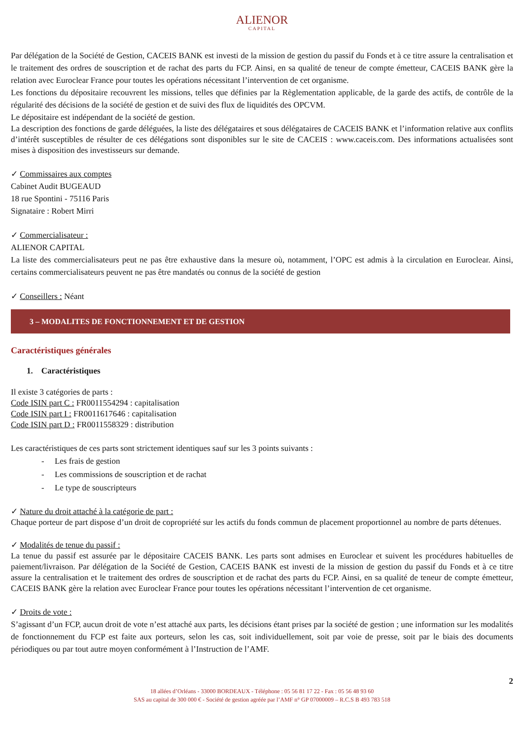ALIENOR
CAPITAL
Par délégation de la Société de Gestion, CACEIS BANK est investi de la mission de gestion du passif du Fonds et à ce titre assure la centralisation et le traitement des ordres de souscription et de rachat des parts du FCP. Ainsi, en sa qualité de teneur de compte émetteur, CACEIS BANK gère la relation avec Euroclear France pour toutes les opérations nécessitant l’intervention de cet organisme.
Les fonctions du dépositaire recouvrent les missions, telles que définies par la Règlementation applicable, de la garde des actifs, de contrôle de la régularité des décisions de la société de gestion et de suivi des flux de liquidités des OPCVM.
Le dépositaire est indépendant de la société de gestion.
La description des fonctions de garde déléguées, la liste des délégataires et sous délégataires de CACEIS BANK et l’information relative aux conflits d’intérêt susceptibles de résulter de ces délégations sont disponibles sur le site de CACEIS : www.caceis.com. Des informations actualisées sont mises à disposition des investisseurs sur demande.
✓ Commissaires aux comptes
Cabinet Audit BUGEAUD
18 rue Spontini - 75116 Paris
Signataire : Robert Mirri
✓ Commercialisateur :
ALIENOR CAPITAL
La liste des commercialisateurs peut ne pas être exhaustive dans la mesure où, notamment, l’OPC est admis à la circulation en Euroclear. Ainsi, certains commercialisateurs peuvent ne pas être mandatés ou connus de la société de gestion
✓ Conseillers : Néant
3 – MODALITES DE FONCTIONNEMENT ET DE GESTION
Caractéristiques générales
1. Caractéristiques
Il existe 3 catégories de parts :
Code ISIN part C : FR0011554294 : capitalisation
Code ISIN part I : FR0011617646 : capitalisation
Code ISIN part D : FR0011558329 : distribution
Les caractéristiques de ces parts sont strictement identiques sauf sur les 3 points suivants :
- Les frais de gestion
- Les commissions de souscription et de rachat
- Le type de souscripteurs
✓ Nature du droit attaché à la catégorie de part :
Chaque porteur de part dispose d’un droit de copropriété sur les actifs du fonds commun de placement proportionnel au nombre de parts détenues.
✓ Modalités de tenue du passif :
La tenue du passif est assurée par le dépositaire CACEIS BANK. Les parts sont admises en Euroclear et suivent les procédures habituelles de paiement/livraison. Par délégation de la Société de Gestion, CACEIS BANK est investi de la mission de gestion du passif du Fonds et à ce titre assure la centralisation et le traitement des ordres de souscription et de rachat des parts du FCP. Ainsi, en sa qualité de teneur de compte émetteur, CACEIS BANK gère la relation avec Euroclear France pour toutes les opérations nécessitant l’intervention de cet organisme.
✓ Droits de vote :
S’agissant d’un FCP, aucun droit de vote n’est attaché aux parts, les décisions étant prises par la société de gestion ; une information sur les modalités de fonctionnement du FCP est faite aux porteurs, selon les cas, soit individuellement, soit par voie de presse, soit par le biais des documents périodiques ou par tout autre moyen conformément à l’Instruction de l’AMF.
2
18 allées d’Orléans - 33000 BORDEAUX - Téléphone : 05 56 81 17 22 - Fax : 05 56 48 93 60
SAS au capital de 300 000 € - Société de gestion agréée par l’AMF n° GP 07000009 – R.C.S B 493 783 518